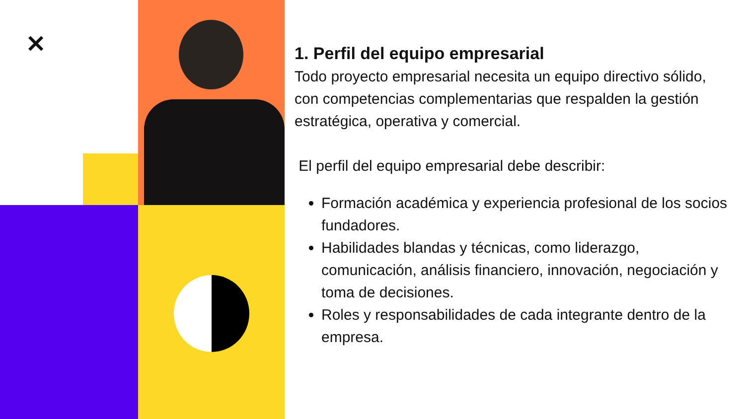✕
1. Perfil del equipo empresarial
Todo proyecto empresarial necesita un equipo directivo sólido, con competencias complementarias que respalden la gestión estratégica, operativa y comercial.
El perfil del equipo empresarial debe describir:
Formación académica y experiencia profesional de los socios fundadores.
Habilidades blandas y técnicas, como liderazgo, comunicación, análisis financiero, innovación, negociación y toma de decisiones.
Roles y responsabilidades de cada integrante dentro de la empresa.